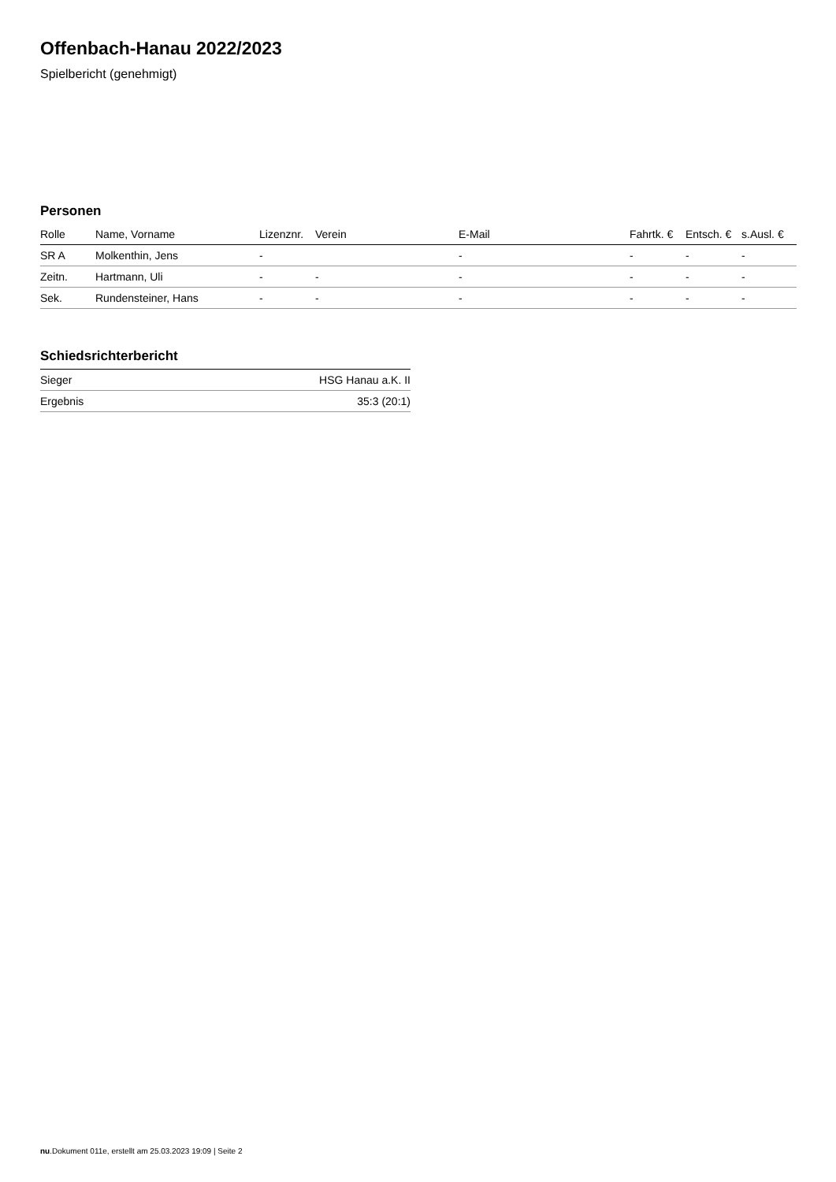Offenbach-Hanau 2022/2023
Spielbericht (genehmigt)
Personen
| Rolle | Name, Vorname | Lizenznr. | Verein | E-Mail | Fahrtk. € | Entsch. € | s.Ausl. € |
| --- | --- | --- | --- | --- | --- | --- | --- |
| SR A | Molkenthin, Jens | - | | - | - | - | - |
| Zeitn. | Hartmann, Uli | - | - | - | - | - | - |
| Sek. | Rundensteiner, Hans | - | - | - | - | - | - |
Schiedsrichterbericht
| Sieger | HSG Hanau a.K. II |
| Ergebnis | 35:3 (20:1) |
nu.Dokument 011e, erstellt am 25.03.2023 19:09 | Seite 2